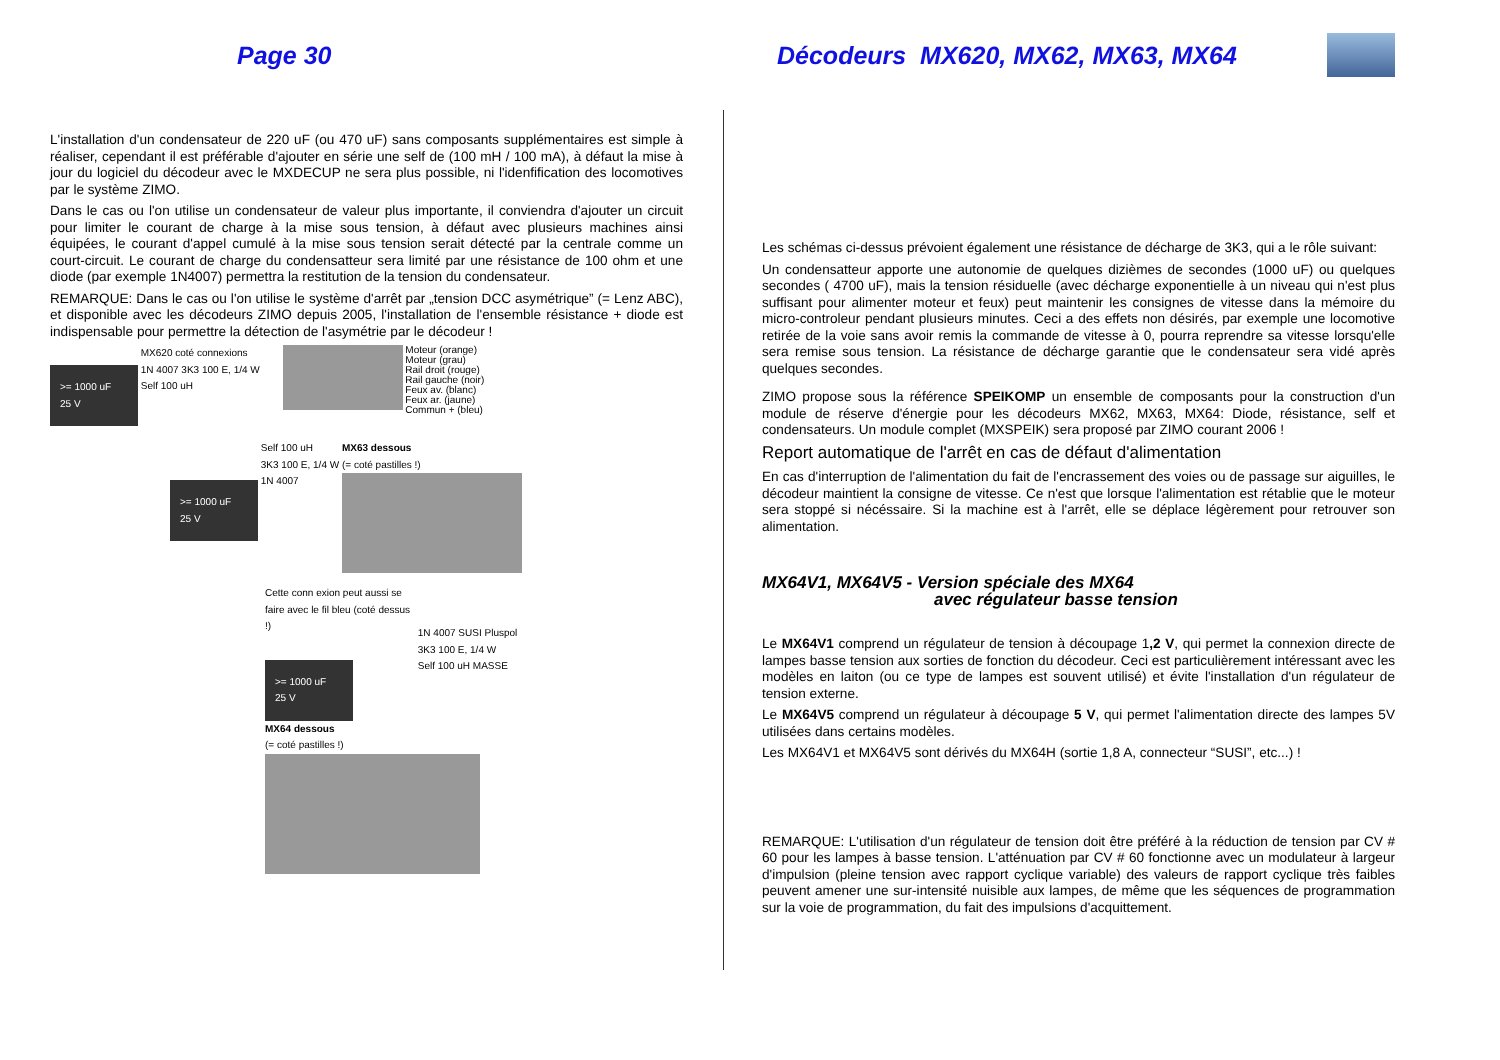Page 30
Décodeurs MX620, MX62, MX63, MX64
L'installation d'un condensateur de 220 uF (ou 470 uF) sans composants supplémentaires est simple à réaliser, cependant il est préférable d'ajouter en série une self de (100 mH / 100 mA), à défaut la mise à jour du logiciel du décodeur avec le MXDECUP ne sera plus possible, ni l'idenfification des locomotives par le système ZIMO.
Dans le cas ou l'on utilise un condensateur de valeur plus importante, il conviendra d'ajouter un circuit pour limiter le courant de charge à la mise sous tension, à défaut avec plusieurs machines ainsi équipées, le courant d'appel cumulé à la mise sous tension serait détecté par la centrale comme un court-circuit. Le courant de charge du condensatteur sera limité par une résistance de 100 ohm et une diode (par exemple 1N4007) permettra la restitution de la tension du condensateur.
REMARQUE: Dans le cas ou l'on utilise le système d'arrêt par „tension DCC asymétrique” (= Lenz ABC), et disponible avec les décodeurs ZIMO depuis 2005, l'installation de l'ensemble résistance + diode est indispensable pour permettre la détection de l'asymétrie par le décodeur !
>= 1000 uF
25 V MX620 coté connexions
1N 4007 3K3 100 E, 1/4 W
Self 100 uH Moteur (orange)
Moteur (grau)
Rail droit (rouge)
Rail gauche (noir)
Feux av. (blanc)
Feux ar. (jaune)
Commun + (bleu)
>= 1000 uF
25 V Self 100 uH
3K3 100 E, 1/4 W
1N 4007 MX63 dessous
(= coté pastilles !)
Cette conn exion peut aussi se faire avec le fil bleu (coté dessus !)
>= 1000 uF
25 V 1N 4007 SUSI Pluspol
3K3 100 E, 1/4 W
Self 100 uH MASSE MX64 dessous
(= coté pastilles !)
Les schémas ci-dessus prévoient également une résistance de décharge de 3K3, qui a le rôle suivant:
Un condensatteur apporte une autonomie de quelques dizièmes de secondes (1000 uF) ou quelques secondes ( 4700 uF), mais la tension résiduelle (avec décharge exponentielle à un niveau qui n'est plus suffisant pour alimenter moteur et feux) peut maintenir les consignes de vitesse dans la mémoire du micro-controleur pendant plusieurs minutes. Ceci a des effets non désirés, par exemple une locomotive retirée de la voie sans avoir remis la commande de vitesse à 0, pourra reprendre sa vitesse lorsqu'elle sera remise sous tension. La résistance de décharge garantie que le condensateur sera vidé après quelques secondes.
ZIMO propose sous la référence SPEIKOMP un ensemble de composants pour la construction d'un module de réserve d'énergie pour les décodeurs MX62, MX63, MX64: Diode, résistance, self et condensateurs. Un module complet (MXSPEIK) sera proposé par ZIMO courant 2006 !
Report automatique de l'arrêt en cas de défaut d'alimentation
En cas d'interruption de l'alimentation du fait de l'encrassement des voies ou de passage sur aiguilles, le décodeur maintient la consigne de vitesse. Ce n'est que lorsque l'alimentation est rétablie que le moteur sera stoppé si nécéssaire. Si la machine est à l'arrêt, elle se déplace légèrement pour retrouver son alimentation.
MX64V1, MX64V5 - Version spéciale des MX64
avec régulateur basse tension
Le MX64V1 comprend un régulateur de tension à découpage 1,2 V, qui permet la connexion directe de lampes basse tension aux sorties de fonction du décodeur. Ceci est particulièrement intéressant avec les modèles en laiton (ou ce type de lampes est souvent utilisé) et évite l'installation d'un régulateur de tension externe.
Le MX64V5 comprend un régulateur à découpage 5 V, qui permet l'alimentation directe des lampes 5V utilisées dans certains modèles.
Les MX64V1 et MX64V5 sont dérivés du MX64H (sortie 1,8 A, connecteur “SUSI”, etc...) !
REMARQUE: L'utilisation d'un régulateur de tension doit être préféré à la réduction de tension par CV # 60 pour les lampes à basse tension. L'atténuation par CV # 60 fonctionne avec un modulateur à largeur d'impulsion (pleine tension avec rapport cyclique variable) des valeurs de rapport cyclique très faibles peuvent amener une sur-intensité nuisible aux lampes, de même que les séquences de programmation sur la voie de programmation, du fait des impulsions d'acquittement.